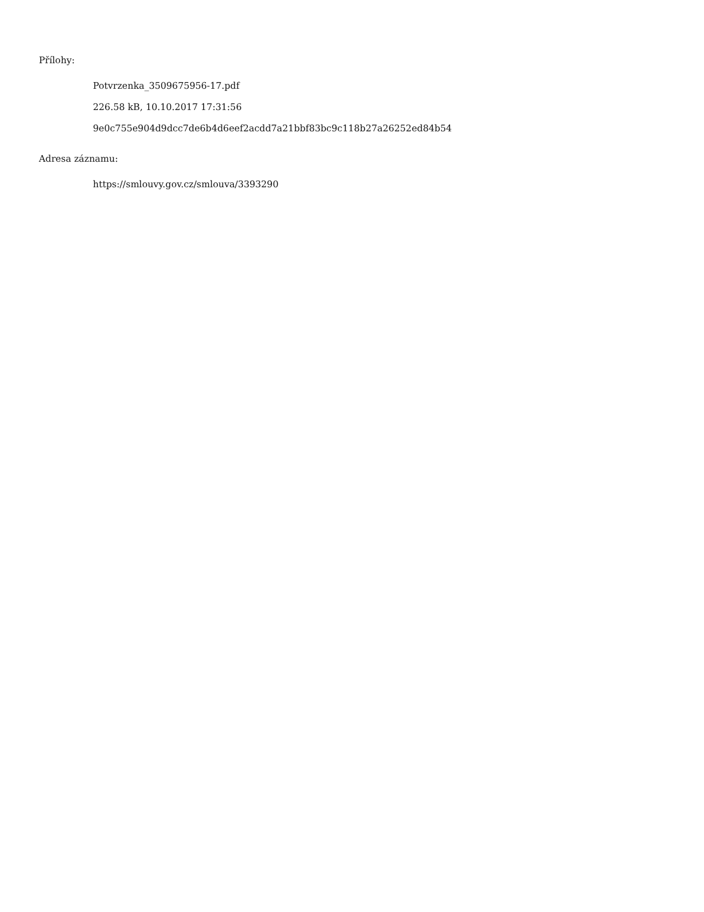Přílohy:
Potvrzenka_3509675956-17.pdf
226.58 kB, 10.10.2017 17:31:56
9e0c755e904d9dcc7de6b4d6eef2acdd7a21bbf83bc9c118b27a26252ed84b54
Adresa záznamu:
https://smlouvy.gov.cz/smlouva/3393290